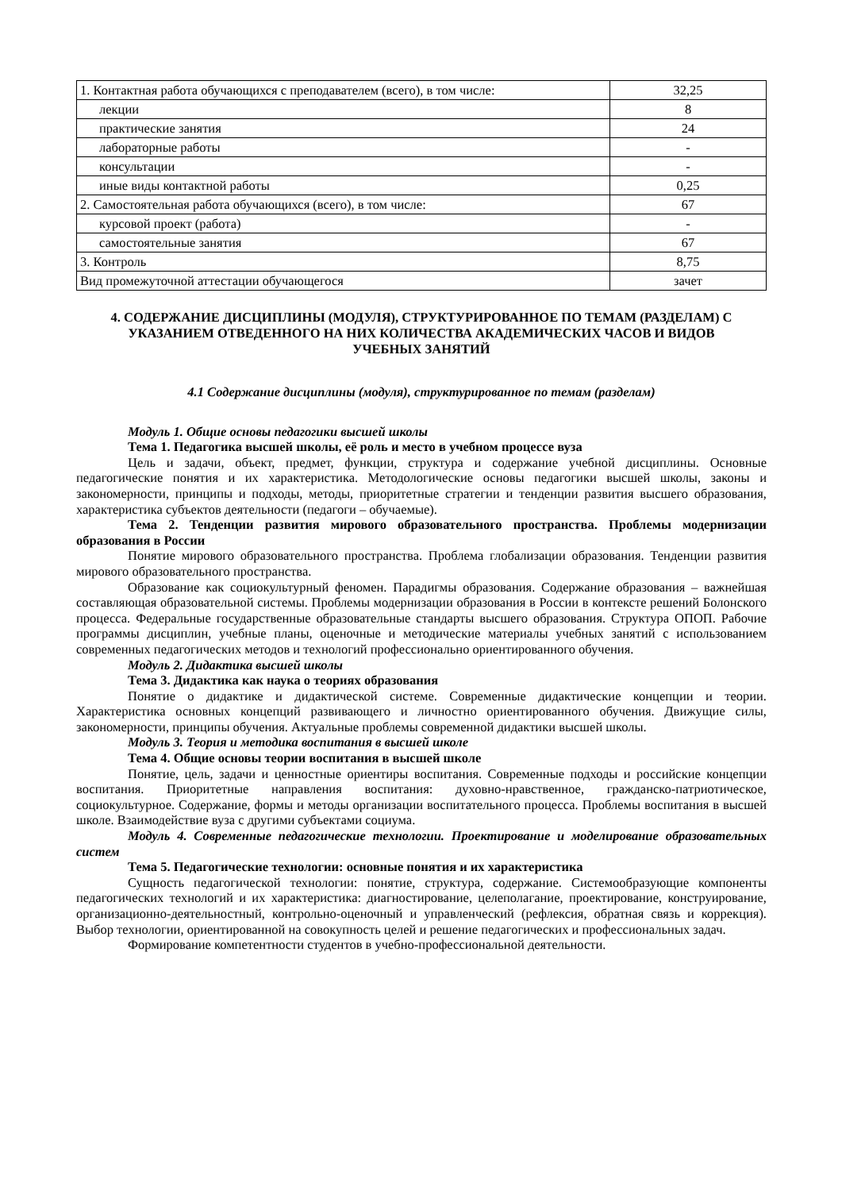| 1. Контактная работа обучающихся с преподавателем (всего), в том числе: | 32,25 |
| лекции | 8 |
| практические занятия | 24 |
| лабораторные работы | - |
| консультации | - |
| иные виды контактной работы | 0,25 |
| 2. Самостоятельная работа обучающихся (всего), в том числе: | 67 |
| курсовой проект (работа) | - |
| самостоятельные занятия | 67 |
| 3. Контроль | 8,75 |
| Вид промежуточной аттестации обучающегося | зачет |
4. СОДЕРЖАНИЕ ДИСЦИПЛИНЫ (МОДУЛЯ), СТРУКТУРИРОВАННОЕ ПО ТЕМАМ (РАЗДЕЛАМ) С УКАЗАНИЕМ ОТВЕДЕННОГО НА НИХ КОЛИЧЕСТВА АКАДЕМИЧЕСКИХ ЧАСОВ И ВИДОВ УЧЕБНЫХ ЗАНЯТИЙ
4.1 Содержание дисциплины (модуля), структурированное по темам (разделам)
Модуль 1. Общие основы педагогики высшей школы
Тема 1. Педагогика высшей школы, её роль и место в учебном процессе вуза
Цель и задачи, объект, предмет, функции, структура и содержание учебной дисциплины. Основные педагогические понятия и их характеристика. Методологические основы педагогики высшей школы, законы и закономерности, принципы и подходы, методы, приоритетные стратегии и тенденции развития высшего образования, характеристика субъектов деятельности (педагоги – обучаемые).
Тема 2. Тенденции развития мирового образовательного пространства. Проблемы модернизации образования в России
Понятие мирового образовательного пространства. Проблема глобализации образования. Тенденции развития мирового образовательного пространства.
Образование как социокультурный феномен. Парадигмы образования. Содержание образования – важнейшая составляющая образовательной системы. Проблемы модернизации образования в России в контексте решений Болонского процесса. Федеральные государственные образовательные стандарты высшего образования. Структура ОПОП. Рабочие программы дисциплин, учебные планы, оценочные и методические материалы учебных занятий с использованием современных педагогических методов и технологий профессионально ориентированного обучения.
Модуль 2. Дидактика высшей школы
Тема 3. Дидактика как наука о теориях образования
Понятие о дидактике и дидактической системе. Современные дидактические концепции и теории. Характеристика основных концепций развивающего и личностно ориентированного обучения. Движущие силы, закономерности, принципы обучения. Актуальные проблемы современной дидактики высшей школы.
Модуль 3. Теория и методика воспитания в высшей школе
Тема 4. Общие основы теории воспитания в высшей школе
Понятие, цель, задачи и ценностные ориентиры воспитания. Современные подходы и российские концепции воспитания. Приоритетные направления воспитания: духовно-нравственное, гражданско-патриотическое, социокультурное. Содержание, формы и методы организации воспитательного процесса. Проблемы воспитания в высшей школе. Взаимодействие вуза с другими субъектами социума.
Модуль 4. Современные педагогические технологии. Проектирование и моделирование образовательных систем
Тема 5. Педагогические технологии: основные понятия и их характеристика
Сущность педагогической технологии: понятие, структура, содержание. Системообразующие компоненты педагогических технологий и их характеристика: диагностирование, целеполагание, проектирование, конструирование, организационно-деятельностный, контрольно-оценочный и управленческий (рефлексия, обратная связь и коррекция). Выбор технологии, ориентированной на совокупность целей и решение педагогических и профессиональных задач.
Формирование компетентности студентов в учебно-профессиональной деятельности.